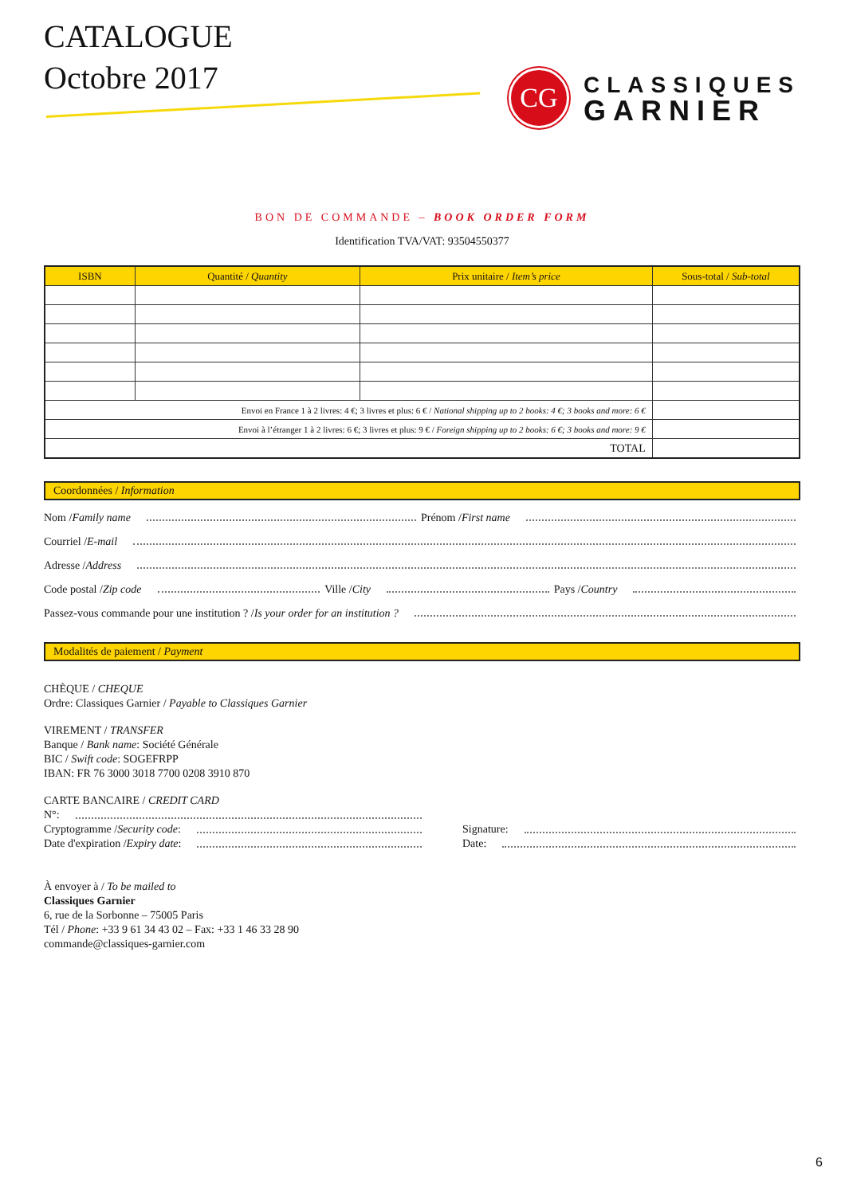CATALOGUE
Octobre 2017
CG
CLASSIQUES
GARNIER
BON DE COMMANDE – BOOK ORDER FORM
Identification TVA/VAT: 93504550377
| ISBN | Quantité / Quantity | Prix unitaire / Item’s price | Sous-total / Sub-total |
| --- | --- | --- | --- |
| Envoi en France 1 à 2 livres: 4 €; 3 livres et plus: 6 € / National shipping up to 2 books: 4 €; 3 books and more: 6 € | | | |
| Envoi à l’étranger 1 à 2 livres: 6 €; 3 livres et plus: 9 € / Foreign shipping up to 2 books: 6 €; 3 books and more: 9 € | | | |
| TOTAL | | | |
Coordonnées / Information
Nom / Family name Prénom / First name
Courriel / E-mail
Adresse / Address
Code postal / Zip code Ville / City Pays / Country
Passez-vous commande pour une institution ? / Is your order for an institution ?
Modalités de paiement / Payment
CHÈQUE / CHEQUE
Ordre: Classiques Garnier / Payable to Classiques Garnier
VIREMENT / TRANSFER
Banque / Bank name: Société Générale
BIC / Swift code: SOGEFRPP
IBAN: FR 76 3000 3018 7700 0208 3910 870
CARTE BANCAIRE / CREDIT CARD
N°:
Cryptogramme / Security code:
Date d'expiration / Expiry date:
Signature:
Date:
À envoyer à / To be mailed to
Classiques Garnier
6, rue de la Sorbonne – 75005 Paris
Tél / Phone: +33 9 61 34 43 02 – Fax: +33 1 46 33 28 90
commande@classiques-garnier.com
6